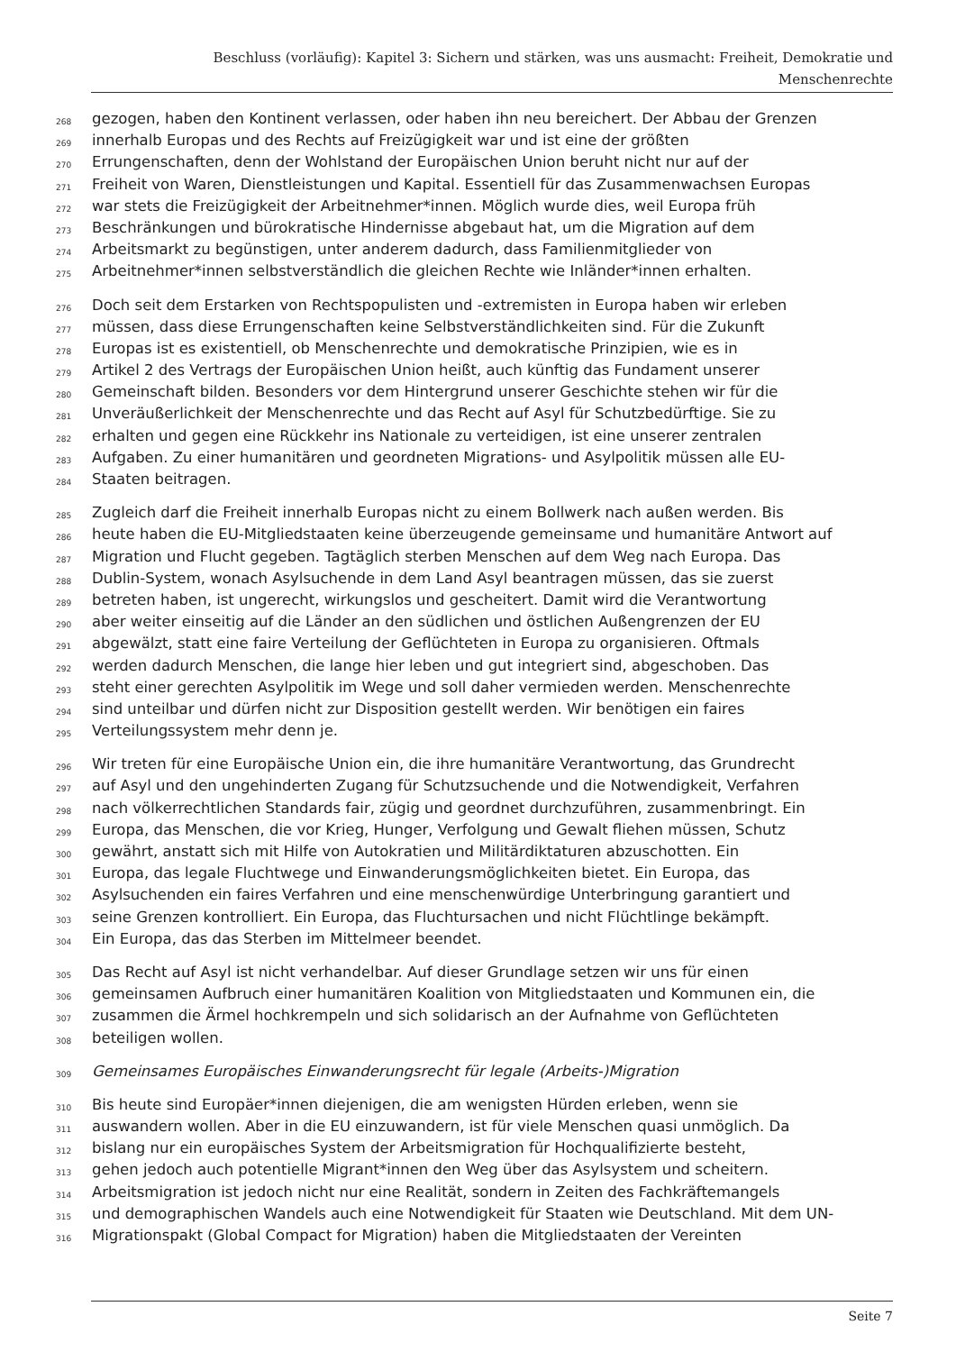Beschluss (vorläufig): Kapitel 3: Sichern und stärken, was uns ausmacht: Freiheit, Demokratie und
Menschenrechte
268 gezogen, haben den Kontinent verlassen, oder haben ihn neu bereichert. Der Abbau der Grenzen
269 innerhalb Europas und des Rechts auf Freizügigkeit war und ist eine der größten
270 Errungenschaften, denn der Wohlstand der Europäischen Union beruht nicht nur auf der
271 Freiheit von Waren, Dienstleistungen und Kapital. Essentiell für das Zusammenwachsen Europas
272 war stets die Freizügigkeit der Arbeitnehmer*innen. Möglich wurde dies, weil Europa früh
273 Beschränkungen und bürokratische Hindernisse abgebaut hat, um die Migration auf dem
274 Arbeitsmarkt zu begünstigen, unter anderem dadurch, dass Familienmitglieder von
275 Arbeitnehmer*innen selbstverständlich die gleichen Rechte wie Inländer*innen erhalten.
276 Doch seit dem Erstarken von Rechtspopulisten und -extremisten in Europa haben wir erleben
277 müssen, dass diese Errungenschaften keine Selbstverständlichkeiten sind. Für die Zukunft
278 Europas ist es existentiell, ob Menschenrechte und demokratische Prinzipien, wie es in
279 Artikel 2 des Vertrags der Europäischen Union heißt, auch künftig das Fundament unserer
280 Gemeinschaft bilden. Besonders vor dem Hintergrund unserer Geschichte stehen wir für die
281 Unveräußerlichkeit der Menschenrechte und das Recht auf Asyl für Schutzbedürftige. Sie zu
282 erhalten und gegen eine Rückkehr ins Nationale zu verteidigen, ist eine unserer zentralen
283 Aufgaben. Zu einer humanitären und geordneten Migrations- und Asylpolitik müssen alle EU-
284 Staaten beitragen.
285 Zugleich darf die Freiheit innerhalb Europas nicht zu einem Bollwerk nach außen werden. Bis
286 heute haben die EU-Mitgliedstaaten keine überzeugende gemeinsame und humanitäre Antwort auf
287 Migration und Flucht gegeben. Tagtäglich sterben Menschen auf dem Weg nach Europa. Das
288 Dublin-System, wonach Asylsuchende in dem Land Asyl beantragen müssen, das sie zuerst
289 betreten haben, ist ungerecht, wirkungslos und gescheitert. Damit wird die Verantwortung
290 aber weiter einseitig auf die Länder an den südlichen und östlichen Außengrenzen der EU
291 abgewälzt, statt eine faire Verteilung der Geflüchteten in Europa zu organisieren. Oftmals
292 werden dadurch Menschen, die lange hier leben und gut integriert sind, abgeschoben. Das
293 steht einer gerechten Asylpolitik im Wege und soll daher vermieden werden. Menschenrechte
294 sind unteilbar und dürfen nicht zur Disposition gestellt werden. Wir benötigen ein faires
295 Verteilungssystem mehr denn je.
296 Wir treten für eine Europäische Union ein, die ihre humanitäre Verantwortung, das Grundrecht
297 auf Asyl und den ungehinderten Zugang für Schutzsuchende und die Notwendigkeit, Verfahren
298 nach völkerrechtlichen Standards fair, zügig und geordnet durchzuführen, zusammenbringt. Ein
299 Europa, das Menschen, die vor Krieg, Hunger, Verfolgung und Gewalt fliehen müssen, Schutz
300 gewährt, anstatt sich mit Hilfe von Autokratien und Militärdiktaturen abzuschotten. Ein
301 Europa, das legale Fluchtwege und Einwanderungsmöglichkeiten bietet. Ein Europa, das
302 Asylsuchenden ein faires Verfahren und eine menschenwürdige Unterbringung garantiert und
303 seine Grenzen kontrolliert. Ein Europa, das Fluchtursachen und nicht Flüchtlinge bekämpft.
304 Ein Europa, das das Sterben im Mittelmeer beendet.
305 Das Recht auf Asyl ist nicht verhandelbar. Auf dieser Grundlage setzen wir uns für einen
306 gemeinsamen Aufbruch einer humanitären Koalition von Mitgliedstaaten und Kommunen ein, die
307 zusammen die Ärmel hochkrempeln und sich solidarisch an der Aufnahme von Geflüchteten
308 beteiligen wollen.
309 Gemeinsames Europäisches Einwanderungsrecht für legale (Arbeits-)Migration
310 Bis heute sind Europäer*innen diejenigen, die am wenigsten Hürden erleben, wenn sie
311 auswandern wollen. Aber in die EU einzuwandern, ist für viele Menschen quasi unmöglich. Da
312 bislang nur ein europäisches System der Arbeitsmigration für Hochqualifizierte besteht,
313 gehen jedoch auch potentielle Migrant*innen den Weg über das Asylsystem und scheitern.
314 Arbeitsmigration ist jedoch nicht nur eine Realität, sondern in Zeiten des Fachkräftemangels
315 und demographischen Wandels auch eine Notwendigkeit für Staaten wie Deutschland. Mit dem UN-
316 Migrationspakt (Global Compact for Migration) haben die Mitgliedstaaten der Vereinten
Seite 7